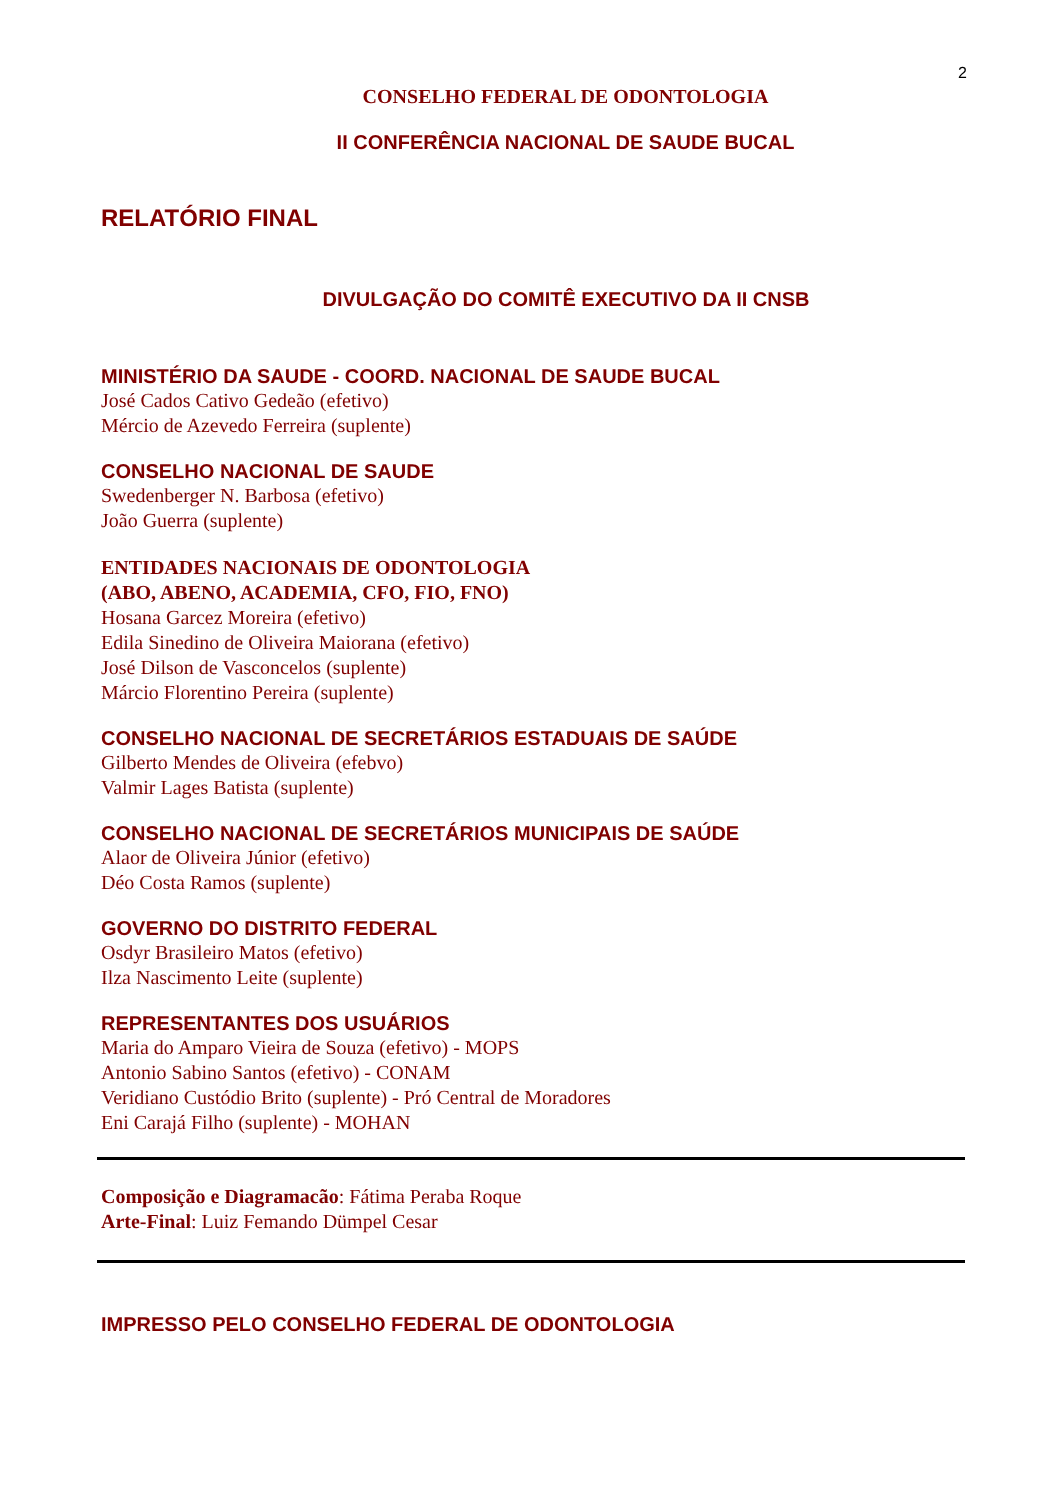2
CONSELHO FEDERAL DE ODONTOLOGIA
II CONFERÊNCIA NACIONAL DE SAUDE BUCAL
RELATÓRIO FINAL
DIVULGAÇÃO DO COMITÊ EXECUTIVO DA II CNSB
MINISTÉRIO DA SAUDE - COORD. NACIONAL DE SAUDE BUCAL
José Cados Cativo Gedeão (efetivo)
Mércio de Azevedo Ferreira (suplente)
CONSELHO NACIONAL DE SAUDE
Swedenberger N. Barbosa (efetivo)
João Guerra (suplente)
ENTIDADES NACIONAIS DE ODONTOLOGIA
(ABO, ABENO, ACADEMIA, CFO, FIO, FNO)
Hosana Garcez Moreira (efetivo)
Edila Sinedino de Oliveira Maiorana (efetivo)
José Dilson de Vasconcelos (suplente)
Márcio Florentino Pereira (suplente)
CONSELHO NACIONAL DE SECRETÁRIOS ESTADUAIS DE SAÚDE
Gilberto Mendes de Oliveira (efebvo)
Valmir Lages Batista (suplente)
CONSELHO NACIONAL DE SECRETÁRIOS MUNICIPAIS DE SAÚDE
Alaor de Oliveira Júnior (efetivo)
Déo Costa Ramos (suplente)
GOVERNO DO DISTRITO FEDERAL
Osdyr Brasileiro Matos (efetivo)
Ilza Nascimento Leite (suplente)
REPRESENTANTES DOS USUÁRIOS
Maria do Amparo Vieira de Souza (efetivo) - MOPS
Antonio Sabino Santos (efetivo) - CONAM
Veridiano Custódio Brito (suplente) - Pró Central de Moradores
Eni Carajá Filho (suplente) - MOHAN
Composição e Diagramacão: Fátima Peraba Roque
Arte-Final: Luiz Femando Dümpel Cesar
IMPRESSO PELO CONSELHO FEDERAL DE ODONTOLOGIA